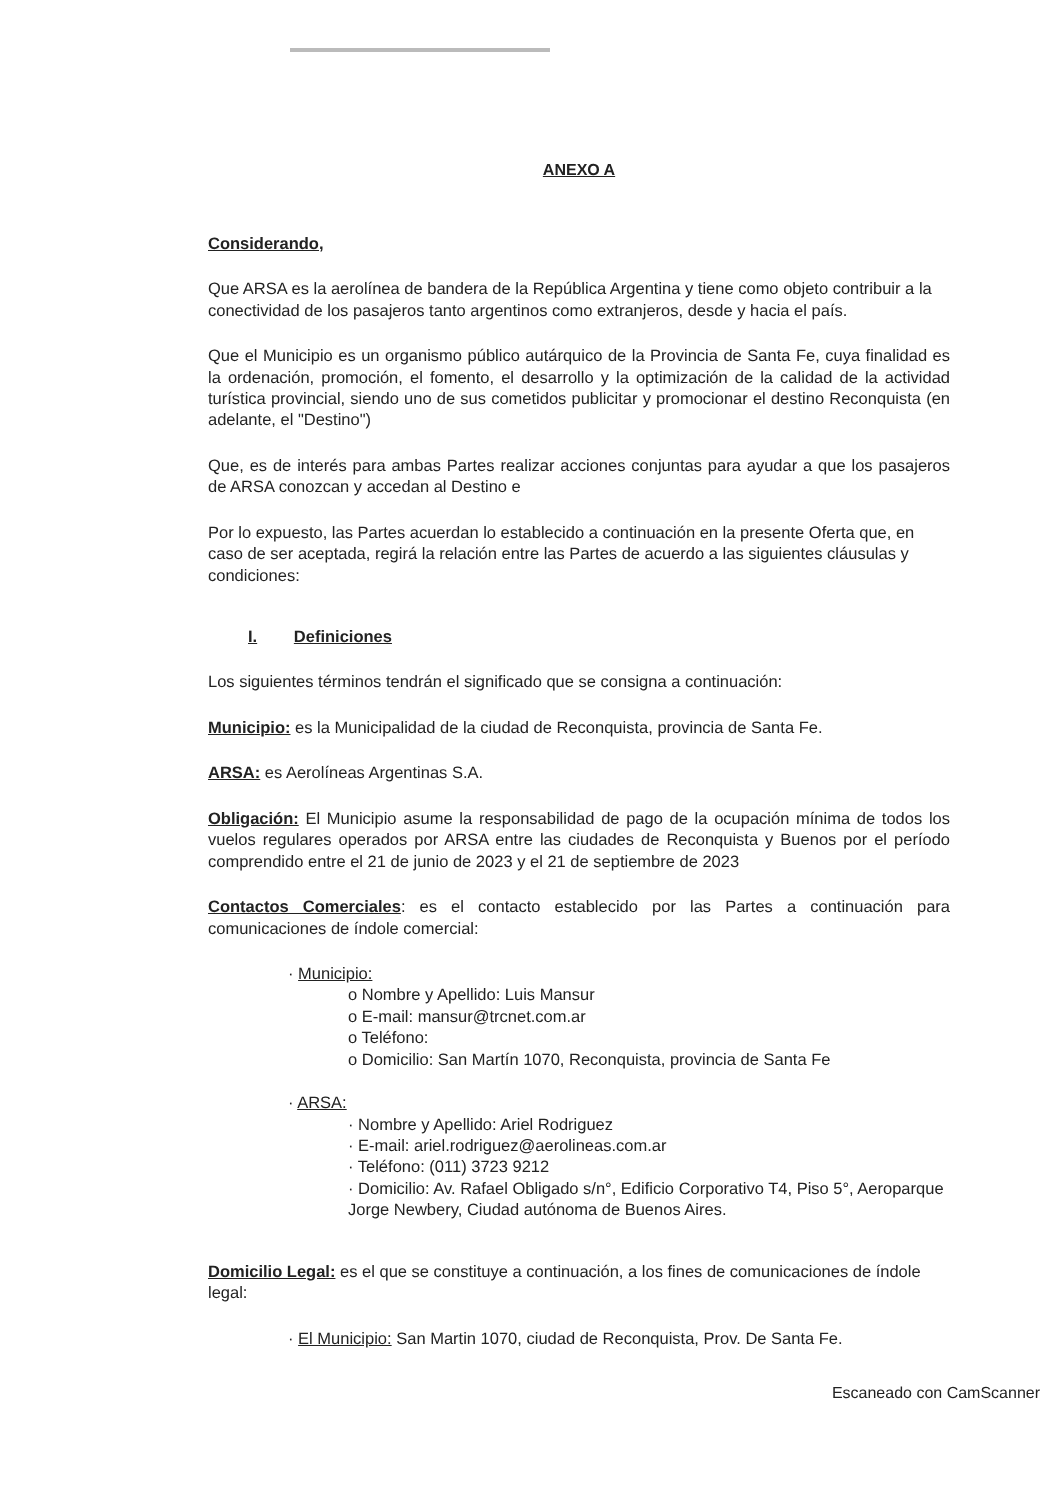ANEXO A
Considerando,
Que ARSA es la aerolínea de bandera de la República Argentina y tiene como objeto contribuir a la conectividad de los pasajeros tanto argentinos como extranjeros, desde y hacia el país.
Que el Municipio es un organismo público autárquico de la Provincia de Santa Fe, cuya finalidad es la ordenación, promoción, el fomento, el desarrollo y la optimización de la calidad de la actividad turística provincial, siendo uno de sus cometidos publicitar y promocionar el destino Reconquista (en adelante, el "Destino")
Que, es de interés para ambas Partes realizar acciones conjuntas para ayudar a que los pasajeros de ARSA conozcan y accedan al Destino e
Por lo expuesto, las Partes acuerdan lo establecido a continuación en la presente Oferta que, en caso de ser aceptada, regirá la relación entre las Partes de acuerdo a las siguientes cláusulas y condiciones:
I. Definiciones
Los siguientes términos tendrán el significado que se consigna a continuación:
Municipio: es la Municipalidad de la ciudad de Reconquista, provincia de Santa Fe.
ARSA: es Aerolíneas Argentinas S.A.
Obligación: El Municipio asume la responsabilidad de pago de la ocupación mínima de todos los vuelos regulares operados por ARSA entre las ciudades de Reconquista y Buenos por el período comprendido entre el 21 de junio de 2023 y el 21 de septiembre de 2023
Contactos Comerciales: es el contacto establecido por las Partes a continuación para comunicaciones de índole comercial:
· Municipio:
o Nombre y Apellido: Luis Mansur
o E-mail: mansur@trcnet.com.ar
o Teléfono:
o Domicilio: San Martín 1070, Reconquista, provincia de Santa Fe
· ARSA:
· Nombre y Apellido: Ariel Rodriguez
· E-mail: ariel.rodriguez@aerolineas.com.ar
· Teléfono: (011) 3723 9212
· Domicilio: Av. Rafael Obligado s/n°, Edificio Corporativo T4, Piso 5°, Aeroparque Jorge Newbery, Ciudad autónoma de Buenos Aires.
Domicilio Legal: es el que se constituye a continuación, a los fines de comunicaciones de índole legal:
· El Municipio: San Martin 1070, ciudad de Reconquista, Prov. De Santa Fe.
Escaneado con CamScanner